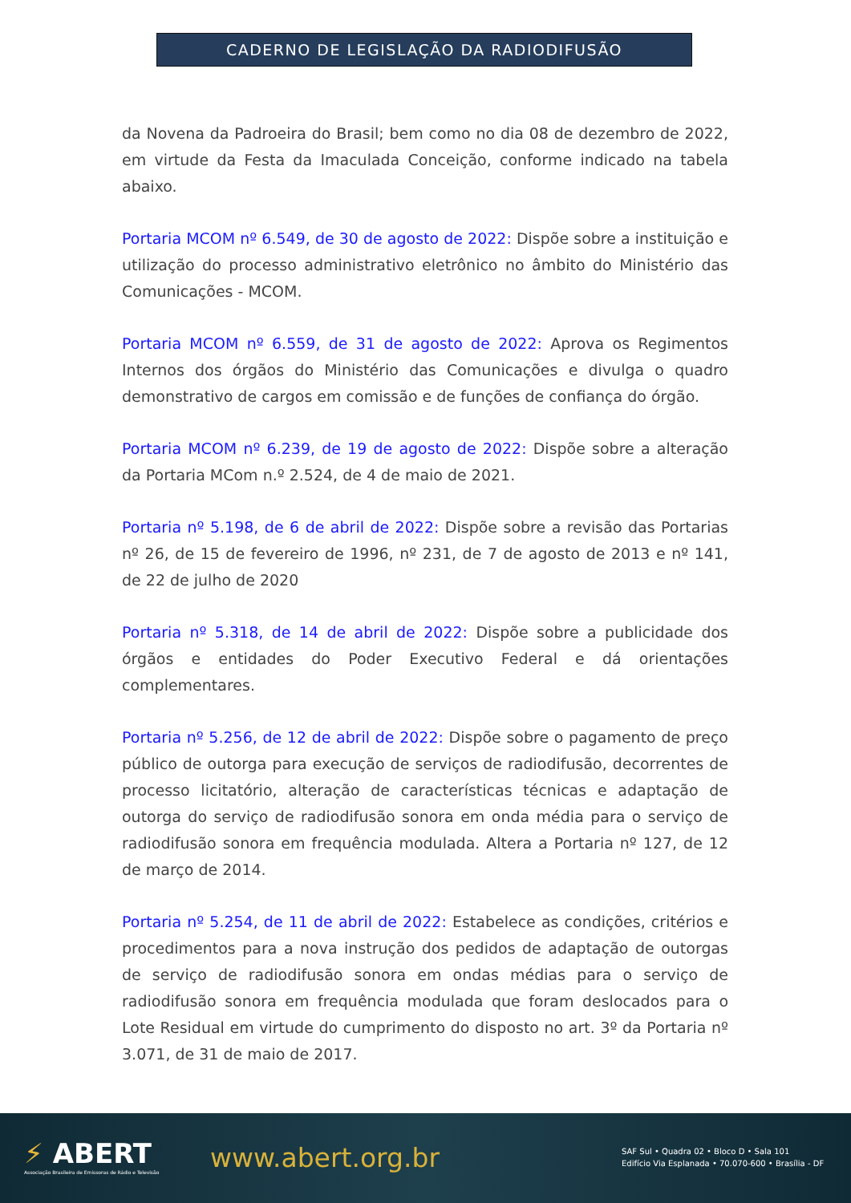CADERNO DE LEGISLAÇÃO DA RADIODIFUSÃO
da Novena da Padroeira do Brasil; bem como no dia 08 de dezembro de 2022, em virtude da Festa da Imaculada Conceição, conforme indicado na tabela abaixo.
Portaria MCOM nº 6.549, de 30 de agosto de 2022: Dispõe sobre a instituição e utilização do processo administrativo eletrônico no âmbito do Ministério das Comunicações - MCOM.
Portaria MCOM nº 6.559, de 31 de agosto de 2022: Aprova os Regimentos Internos dos órgãos do Ministério das Comunicações e divulga o quadro demonstrativo de cargos em comissão e de funções de confiança do órgão.
Portaria MCOM nº 6.239, de 19 de agosto de 2022: Dispõe sobre a alteração da Portaria MCom n.º 2.524, de 4 de maio de 2021.
Portaria nº 5.198, de 6 de abril de 2022: Dispõe sobre a revisão das Portarias nº 26, de 15 de fevereiro de 1996, nº 231, de 7 de agosto de 2013 e nº 141, de 22 de julho de 2020
Portaria nº 5.318, de 14 de abril de 2022: Dispõe sobre a publicidade dos órgãos e entidades do Poder Executivo Federal e dá orientações complementares.
Portaria nº 5.256, de 12 de abril de 2022: Dispõe sobre o pagamento de preço público de outorga para execução de serviços de radiodifusão, decorrentes de processo licitatório, alteração de características técnicas e adaptação de outorga do serviço de radiodifusão sonora em onda média para o serviço de radiodifusão sonora em frequência modulada. Altera a Portaria nº 127, de 12 de março de 2014.
Portaria nº 5.254, de 11 de abril de 2022: Estabelece as condições, critérios e procedimentos para a nova instrução dos pedidos de adaptação de outorgas de serviço de radiodifusão sonora em ondas médias para o serviço de radiodifusão sonora em frequência modulada que foram deslocados para o Lote Residual em virtude do cumprimento do disposto no art. 3º da Portaria nº 3.071, de 31 de maio de 2017.
⚡ ABERT
Associação Brasileira de Emissoras de Rádio e Televisão
www.abert.org.br
SAF Sul • Quadra 02 • Bloco D • Sala 101
Edifício Via Esplanada • 70.070-600 • Brasília - DF